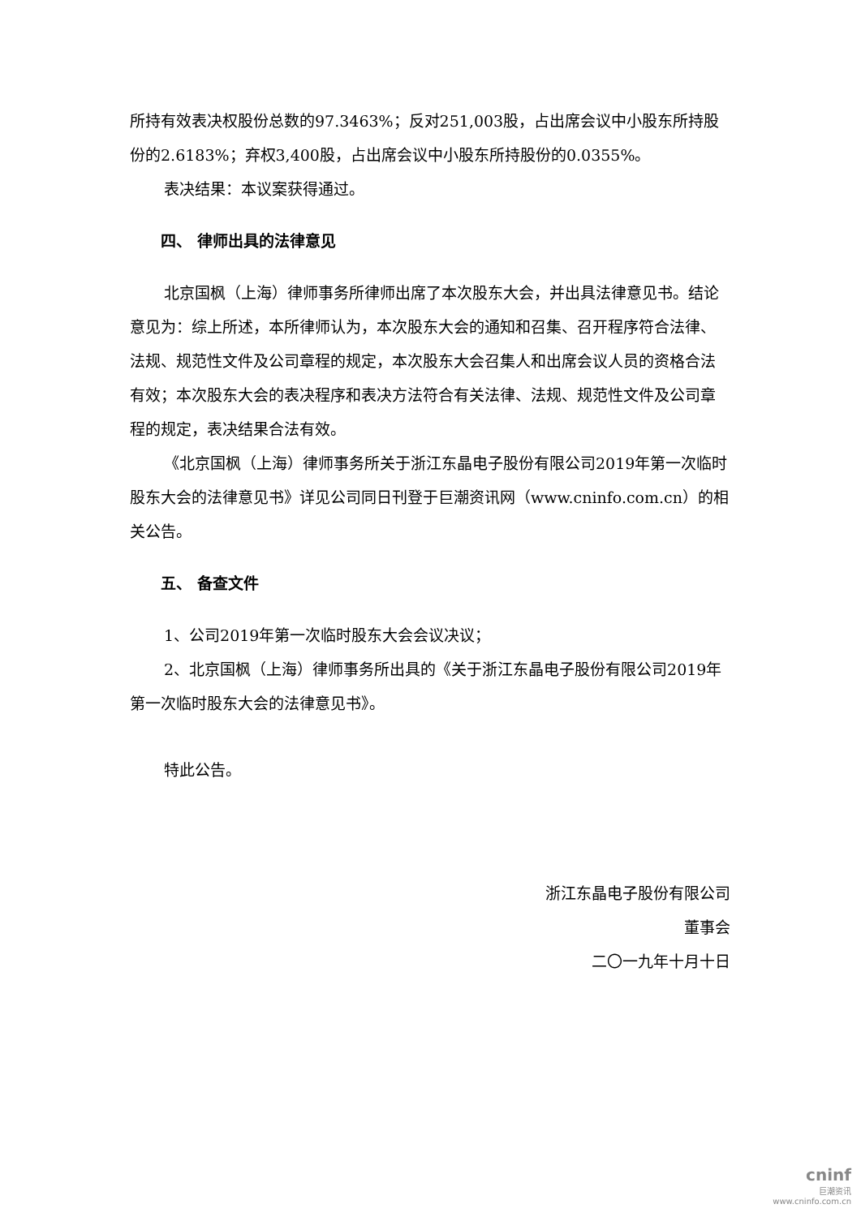所持有效表决权股份总数的97.3463%；反对251,003股，占出席会议中小股东所持股份的2.6183%；弃权3,400股，占出席会议中小股东所持股份的0.0355%。
表决结果：本议案获得通过。
四、 律师出具的法律意见
北京国枫（上海）律师事务所律师出席了本次股东大会，并出具法律意见书。结论意见为：综上所述，本所律师认为，本次股东大会的通知和召集、召开程序符合法律、法规、规范性文件及公司章程的规定，本次股东大会召集人和出席会议人员的资格合法有效；本次股东大会的表决程序和表决方法符合有关法律、法规、规范性文件及公司章程的规定，表决结果合法有效。
《北京国枫（上海）律师事务所关于浙江东晶电子股份有限公司2019年第一次临时股东大会的法律意见书》详见公司同日刊登于巨潮资讯网（www.cninfo.com.cn）的相关公告。
五、 备查文件
1、公司2019年第一次临时股东大会会议决议；
2、北京国枫（上海）律师事务所出具的《关于浙江东晶电子股份有限公司2019年第一次临时股东大会的法律意见书》。
特此公告。
浙江东晶电子股份有限公司
董事会
二〇一九年十月十日
cninf
巨潮资讯
www.cninfo.com.cn